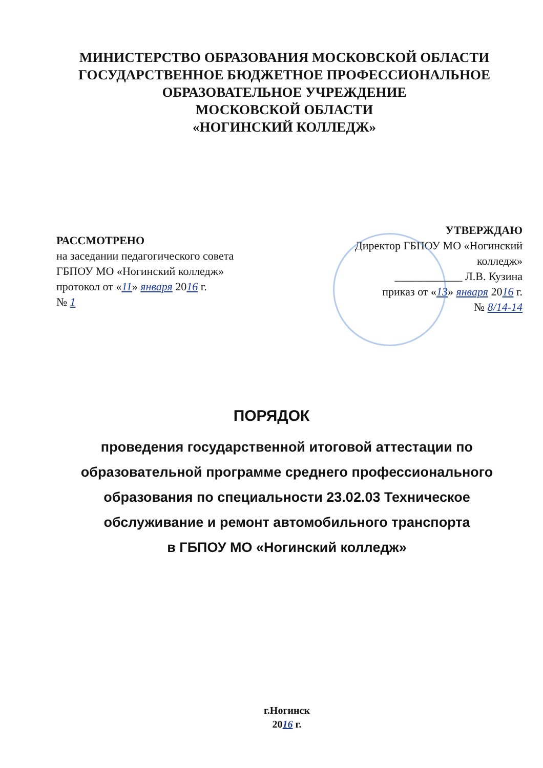МИНИСТЕРСТВО ОБРАЗОВАНИЯ МОСКОВСКОЙ ОБЛАСТИ
ГОСУДАРСТВЕННОЕ БЮДЖЕТНОЕ ПРОФЕССИОНАЛЬНОЕ
ОБРАЗОВАТЕЛЬНОЕ УЧРЕЖДЕНИЕ
МОСКОВСКОЙ ОБЛАСТИ
«НОГИНСКИЙ КОЛЛЕДЖ»
РАССМОТРЕНО
на заседании педагогического совета
ГБПОУ МО «Ногинский колледж»
протокол от «11» января 2016 г.
№ 1
УТВЕРЖДАЮ
Директор ГБПОУ МО «Ногинский колледж»
____________ Л.В. Кузина
приказ от «13» января 2016 г.
№ 8/14-14
ПОРЯДОК
проведения государственной итоговой аттестации по образовательной программе среднего профессионального образования по специальности 23.02.03 Техническое обслуживание и ремонт автомобильного транспорта
в ГБПОУ МО «Ногинский колледж»
г.Ногинск
2016 г.